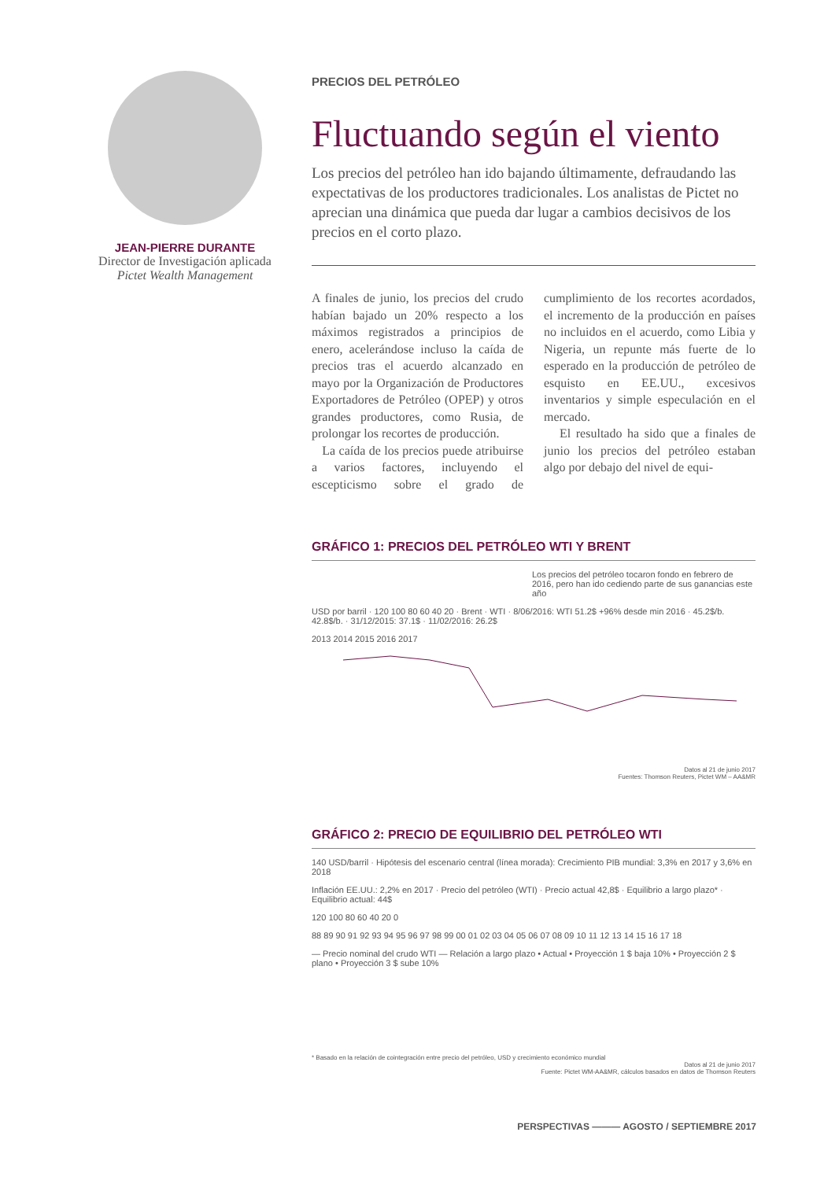JEAN-PIERRE DURANTE
Director de Investigación aplicada
Pictet Wealth Management
PRECIOS DEL PETRÓLEO
Fluctuando según el viento
Los precios del petróleo han ido bajando últimamente, defraudando las expectativas de los productores tradicionales. Los analistas de Pictet no aprecian una dinámica que pueda dar lugar a cambios decisivos de los precios en el corto plazo.
A finales de junio, los precios del crudo habían bajado un 20% respecto a los máximos registrados a principios de enero, acelerándose incluso la caída de precios tras el acuerdo alcanzado en mayo por la Organización de Productores Exportadores de Petróleo (OPEP) y otros grandes productores, como Rusia, de prolongar los recortes de producción.
La caída de los precios puede atribuirse a varios factores, incluyendo el escepticismo sobre el grado de cumplimiento de los recortes acordados, el incremento de la producción en países no incluidos en el acuerdo, como Libia y Nigeria, un repunte más fuerte de lo esperado en la producción de petróleo de esquisto en EE.UU., excesivos inventarios y simple especulación en el mercado.
El resultado ha sido que a finales de junio los precios del petróleo estaban algo por debajo del nivel de equi-
GRÁFICO 1: PRECIOS DEL PETRÓLEO WTI Y BRENT
Los precios del petróleo tocaron fondo en febrero de 2016, pero han ido cediendo parte de sus ganancias este año
USD por barril · 120 100 80 60 40 20 · Brent · WTI · 8/06/2016: WTI 51.2$ +96% desde min 2016 · 45.2$/b. 42.8$/b. · 31/12/2015: 37.1$ · 11/02/2016: 26.2$
2013 2014 2015 2016 2017
Datos al 21 de junio 2017
Fuentes: Thomson Reuters, Pictet WM – AA&MR
GRÁFICO 2: PRECIO DE EQUILIBRIO DEL PETRÓLEO WTI
140 USD/barril · Hipótesis del escenario central (línea morada): Crecimiento PIB mundial: 3,3% en 2017 y 3,6% en 2018
Inflación EE.UU.: 2,2% en 2017 · Precio del petróleo (WTI) · Precio actual 42,8$ · Equilibrio a largo plazo* · Equilibrio actual: 44$
120 100 80 60 40 20 0
88 89 90 91 92 93 94 95 96 97 98 99 00 01 02 03 04 05 06 07 08 09 10 11 12 13 14 15 16 17 18
— Precio nominal del crudo WTI — Relación a largo plazo • Actual • Proyección 1 $ baja 10% • Proyección 2 $ plano • Proyección 3 $ sube 10%
* Basado en la relación de cointegración entre precio del petróleo, USD y crecimiento económico mundial
Datos al 21 de junio 2017
Fuente: Pictet WM-AA&MR, cálculos basados en datos de Thomson Reuters
PERSPECTIVAS ——— AGOSTO / SEPTIEMBRE 2017